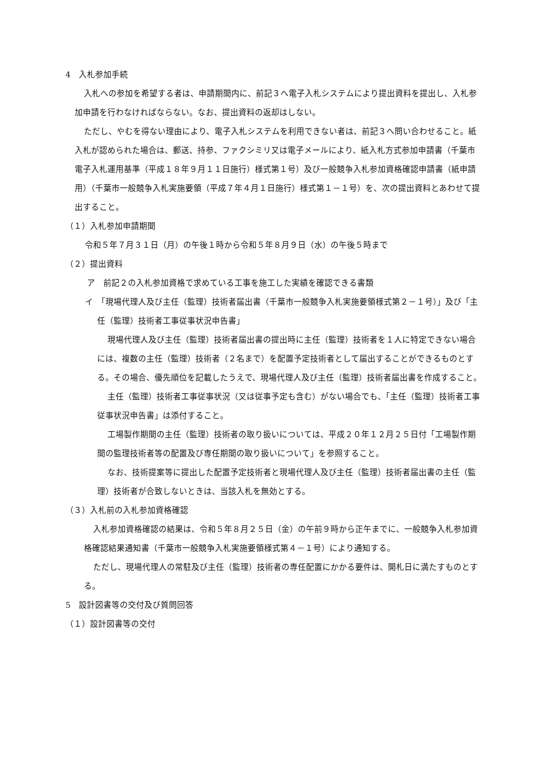4　入札参加手続
入札への参加を希望する者は、申請期間内に、前記３へ電子入札システムにより提出資料を提出し、入札参加申請を行わなければならない。なお、提出資料の返却はしない。
ただし、やむを得ない理由により、電子入札システムを利用できない者は、前記３へ問い合わせること。紙入札が認められた場合は、郵送、持参、ファクシミリ又は電子メールにより、紙入札方式参加申請書（千葉市電子入札運用基準（平成１８年９月１１日施行）様式第１号）及び一般競争入札参加資格確認申請書（紙申請用）（千葉市一般競争入札実施要領（平成７年４月１日施行）様式第１－１号）を、次の提出資料とあわせて提出すること。
（１）入札参加申請期間
令和５年７月３１日（月）の午後１時から令和５年８月９日（水）の午後５時まで
（２）提出資料
ア　前記２の入札参加資格で求めている工事を施工した実績を確認できる書類
イ　「現場代理人及び主任（監理）技術者届出書（千葉市一般競争入札実施要領様式第２－１号）」及び「主任（監理）技術者工事従事状況申告書」
現場代理人及び主任（監理）技術者届出書の提出時に主任（監理）技術者を１人に特定できない場合には、複数の主任（監理）技術者（２名まで）を配置予定技術者として届出することができるものとする。その場合、優先順位を記載したうえで、現場代理人及び主任（監理）技術者届出書を作成すること。
主任（監理）技術者工事従事状況（又は従事予定も含む）がない場合でも、「主任（監理）技術者工事従事状況申告書」は添付すること。
工場製作期間の主任（監理）技術者の取り扱いについては、平成２０年１２月２５日付「工場製作期間の監理技術者等の配置及び専任期間の取り扱いについて」を参照すること。
なお、技術提案等に提出した配置予定技術者と現場代理人及び主任（監理）技術者届出書の主任（監理）技術者が合致しないときは、当該入札を無効とする。
（３）入札前の入札参加資格確認
入札参加資格確認の結果は、令和５年８月２５日（金）の午前９時から正午までに、一般競争入札参加資格確認結果通知書（千葉市一般競争入札実施要領様式第４－１号）により通知する。
ただし、現場代理人の常駐及び主任（監理）技術者の専任配置にかかる要件は、開札日に満たすものとする。
5　設計図書等の交付及び質問回答
（１）設計図書等の交付